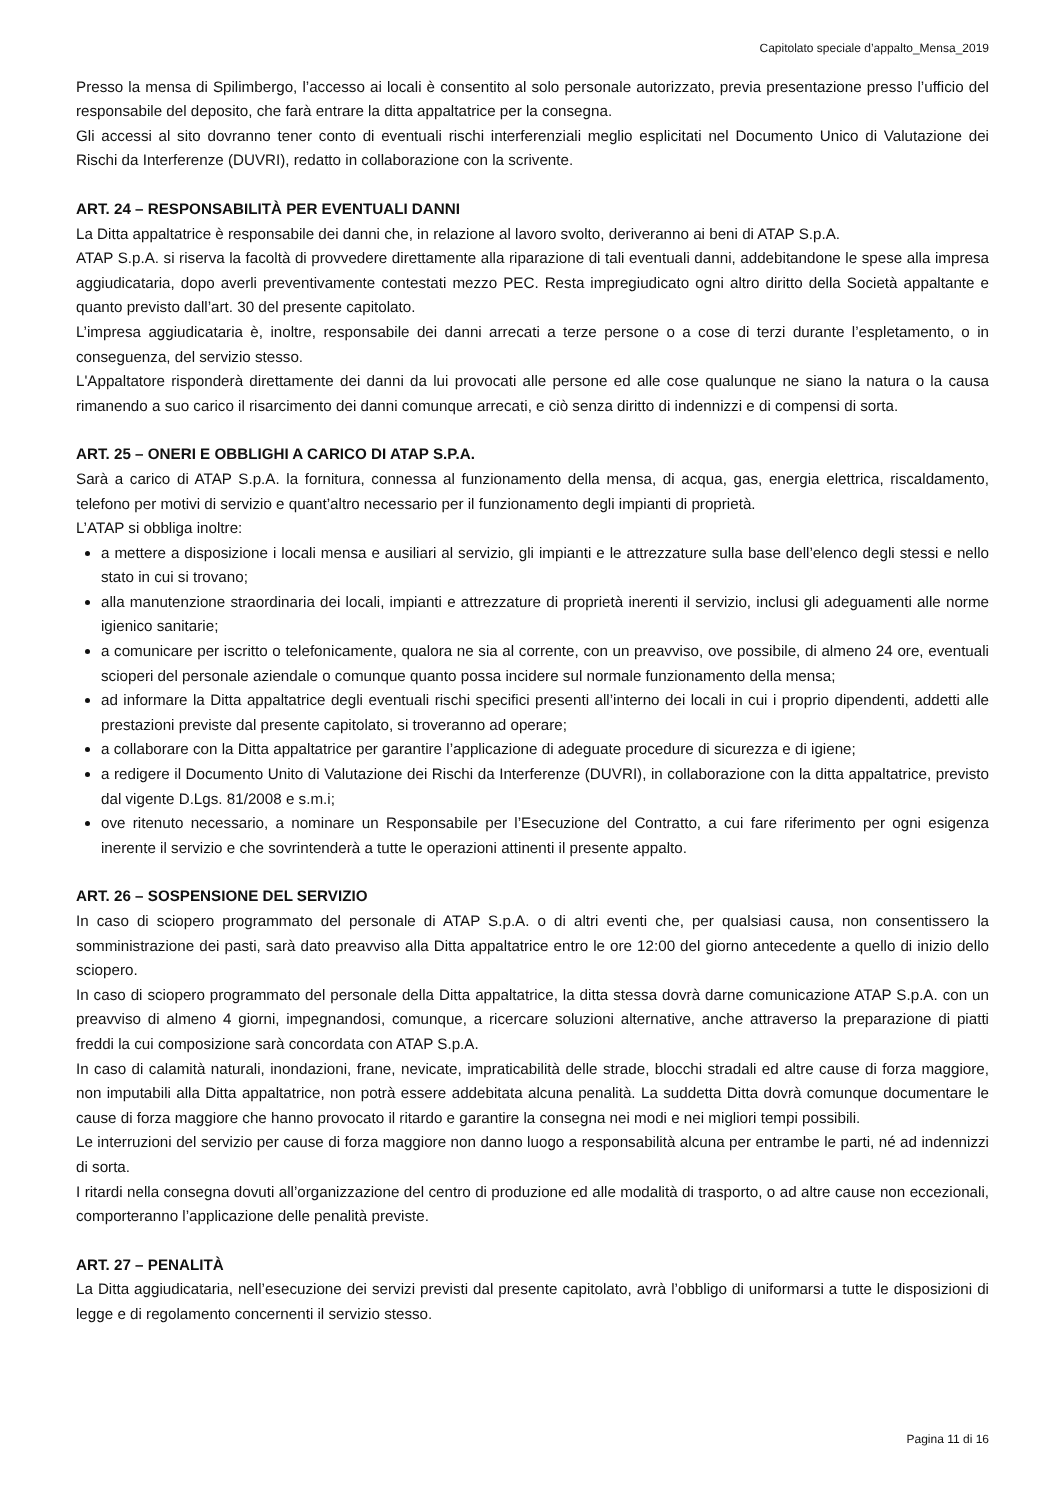Capitolato speciale d’appalto_Mensa_2019
Presso la mensa di Spilimbergo, l’accesso ai locali è consentito al solo personale autorizzato, previa presentazione presso l’ufficio del responsabile del deposito, che farà entrare la ditta appaltatrice per la consegna.
Gli accessi al sito dovranno tener conto di eventuali rischi interferenziali meglio esplicitati nel Documento Unico di Valutazione dei Rischi da Interferenze (DUVRI), redatto in collaborazione con la scrivente.
ART. 24 – RESPONSABILITÀ PER EVENTUALI DANNI
La Ditta appaltatrice è responsabile dei danni che, in relazione al lavoro svolto, deriveranno ai beni di ATAP S.p.A.
ATAP S.p.A. si riserva la facoltà di provvedere direttamente alla riparazione di tali eventuali danni, addebitandone le spese alla impresa aggiudicataria, dopo averli preventivamente contestati mezzo PEC. Resta impregiudicato ogni altro diritto della Società appaltante e quanto previsto dall’art. 30 del presente capitolato.
L’impresa aggiudicataria è, inoltre, responsabile dei danni arrecati a terze persone o a cose di terzi durante l’espletamento, o in conseguenza, del servizio stesso.
L'Appaltatore risponderà direttamente dei danni da lui provocati alle persone ed alle cose qualunque ne siano la natura o la causa rimanendo a suo carico il risarcimento dei danni comunque arrecati, e ciò senza diritto di indennizzi e di compensi di sorta.
ART. 25 – ONERI E OBBLIGHI A CARICO DI ATAP S.P.A.
Sarà a carico di ATAP S.p.A. la fornitura, connessa al funzionamento della mensa, di acqua, gas, energia elettrica, riscaldamento, telefono per motivi di servizio e quant’altro necessario per il funzionamento degli impianti di proprietà.
L’ATAP si obbliga inoltre:
a mettere a disposizione i locali mensa e ausiliari al servizio, gli impianti e le attrezzature sulla base dell’elenco degli stessi e nello stato in cui si trovano;
alla manutenzione straordinaria dei locali, impianti e attrezzature di proprietà inerenti il servizio, inclusi gli adeguamenti alle norme igienico sanitarie;
a comunicare per iscritto o telefonicamente, qualora ne sia al corrente, con un preavviso, ove possibile, di almeno 24 ore, eventuali scioperi del personale aziendale o comunque quanto possa incidere sul normale funzionamento della mensa;
ad informare la Ditta appaltatrice degli eventuali rischi specifici presenti all’interno dei locali in cui i proprio dipendenti, addetti alle prestazioni previste dal presente capitolato, si troveranno ad operare;
a collaborare con la Ditta appaltatrice per garantire l’applicazione di adeguate procedure di sicurezza e di igiene;
a redigere il Documento Unito di Valutazione dei Rischi da Interferenze (DUVRI), in collaborazione con la ditta appaltatrice, previsto dal vigente D.Lgs. 81/2008 e s.m.i;
ove ritenuto necessario, a nominare un Responsabile per l’Esecuzione del Contratto, a cui fare riferimento per ogni esigenza inerente il servizio e che sovrintenderà a tutte le operazioni attinenti il presente appalto.
ART. 26 – SOSPENSIONE DEL SERVIZIO
In caso di sciopero programmato del personale di ATAP S.p.A. o di altri eventi che, per qualsiasi causa, non consentissero la somministrazione dei pasti, sarà dato preavviso alla Ditta appaltatrice entro le ore 12:00 del giorno antecedente a quello di inizio dello sciopero.
In caso di sciopero programmato del personale della Ditta appaltatrice, la ditta stessa dovrà darne comunicazione ATAP S.p.A. con un preavviso di almeno 4 giorni, impegnandosi, comunque, a ricercare soluzioni alternative, anche attraverso la preparazione di piatti freddi la cui composizione sarà concordata con ATAP S.p.A.
In caso di calamità naturali, inondazioni, frane, nevicate, impraticabilità delle strade, blocchi stradali ed altre cause di forza maggiore, non imputabili alla Ditta appaltatrice, non potrà essere addebitata alcuna penalità. La suddetta Ditta dovrà comunque documentare le cause di forza maggiore che hanno provocato il ritardo e garantire la consegna nei modi e nei migliori tempi possibili.
Le interruzioni del servizio per cause di forza maggiore non danno luogo a responsabilità alcuna per entrambe le parti, né ad indennizzi di sorta.
I ritardi nella consegna dovuti all’organizzazione del centro di produzione ed alle modalità di trasporto, o ad altre cause non eccezionali, comporteranno l’applicazione delle penalità previste.
ART. 27 – PENALITÀ
La Ditta aggiudicataria, nell’esecuzione dei servizi previsti dal presente capitolato, avrà l’obbligo di uniformarsi a tutte le disposizioni di legge e di regolamento concernenti il servizio stesso.
Pagina 11 di 16